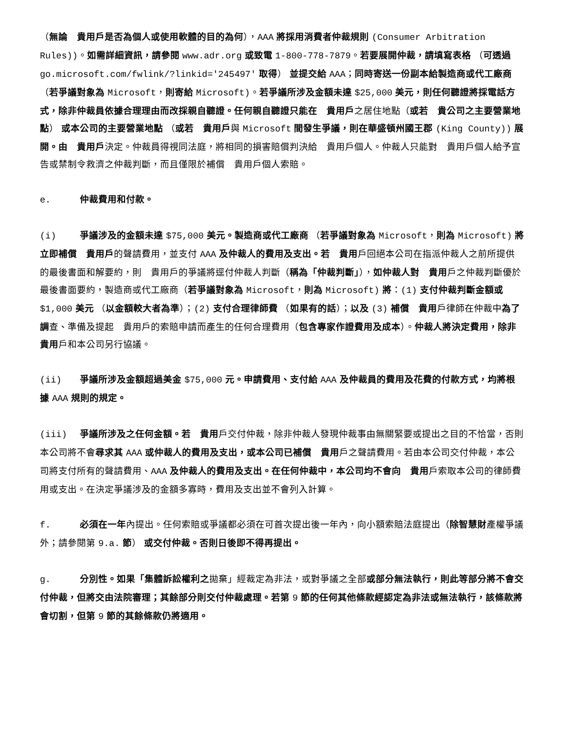（無論　貴用戶是否為個人或使用軟體的目的為何），AAA 將採用消費者仲裁規則 (Consumer Arbitration Rules))。如需詳細資訊，請參閱 www.adr.org 或致電 1-800-778-7879。若要展開仲裁，請填寫表格 （可透過 go.microsoft.com/fwlink/?linkid='245497' 取得） 並提交給 AAA；同時寄送一份副本給製造商或代工廠商 （若爭議對象為 Microsoft，則寄給 Microsoft)。若爭議所涉及金額未達 $25,000 美元，則任何聽證將採電話方式，除非仲裁員依據合理理由而改採親自聽證。任何親自聽證只能在　貴用戶之居住地點（或若　貴公司之主要營業地點） 或本公司的主要營業地點 （或若　貴用戶與 Microsoft 間發生爭議，則在華盛頓州國王郡 (King County)) 展開。由　貴用戶決定。仲裁員得視同法庭，將相同的損害賠償判決給　貴用戶個人。仲裁人只能對　貴用戶個人給予宣告或禁制令救濟之仲裁判斷，而且僅限於補償　貴用戶個人索賠。
e. 仲裁費用和付款。
(i) 爭議涉及的金額未達 $75,000 美元。製造商或代工廠商 （若爭議對象為 Microsoft，則為 Microsoft) 將立即補償　貴用戶的聲請費用，並支付 AAA 及仲裁人的費用及支出。若　貴用戶回絕本公司在指派仲裁人之前所提供的最後書面和解要約，則　貴用戶的爭議將逕付仲裁人判斷（稱為「仲裁判斷」），如仲裁人對　貴用戶之仲裁判斷優於最後書面要約，製造商或代工廠商（若爭議對象為 Microsoft，則為 Microsoft) 將：(1) 支付仲裁判斷金額或 $1,000 美元 （以金額較大者為準）；(2) 支付合理律師費 （如果有的話）；以及 (3) 補償　貴用戶律師在仲裁中為了調查、準備及提起　貴用戶的索賠申請而產生的任何合理費用（包含專家作證費用及成本）。仲裁人將決定費用，除非　貴用戶和本公司另行協議。
(ii) 爭議所涉及金額超過美金 $75,000 元。申請費用、支付給 AAA 及仲裁員的費用及花費的付款方式，均將根據 AAA 規則的規定。
(iii) 爭議所涉及之任何金額。若　貴用戶交付仲裁，除非仲裁人發現仲裁事由無關緊要或提出之目的不恰當，否則本公司將不會尋求其 AAA 或仲裁人的費用及支出，或本公司已補償　貴用戶之聲請費用。若由本公司交付仲裁，本公司將支付所有的聲請費用、AAA 及仲裁人的費用及支出。在任何仲裁中，本公司均不會向　貴用戶索取本公司的律師費用或支出。在決定爭議涉及的金額多寡時，費用及支出並不會列入計算。
f. 必須在一年內提出。任何索賠或爭議都必須在可首次提出後一年內，向小額索賠法庭提出（除智慧財產權爭議外；請參閱第 9.a. 節） 或交付仲裁。否則日後即不得再提出。
g. 分別性。如果「集體訴訟權利之拋棄」經裁定為非法，或對爭議之全部或部分無法執行，則此等部分將不會交付仲裁，但將交由法院審理；其餘部分則交付仲裁處理。若第 9 節的任何其他條款經認定為非法或無法執行，該條款將會切割，但第 9 節的其餘條款仍將適用。